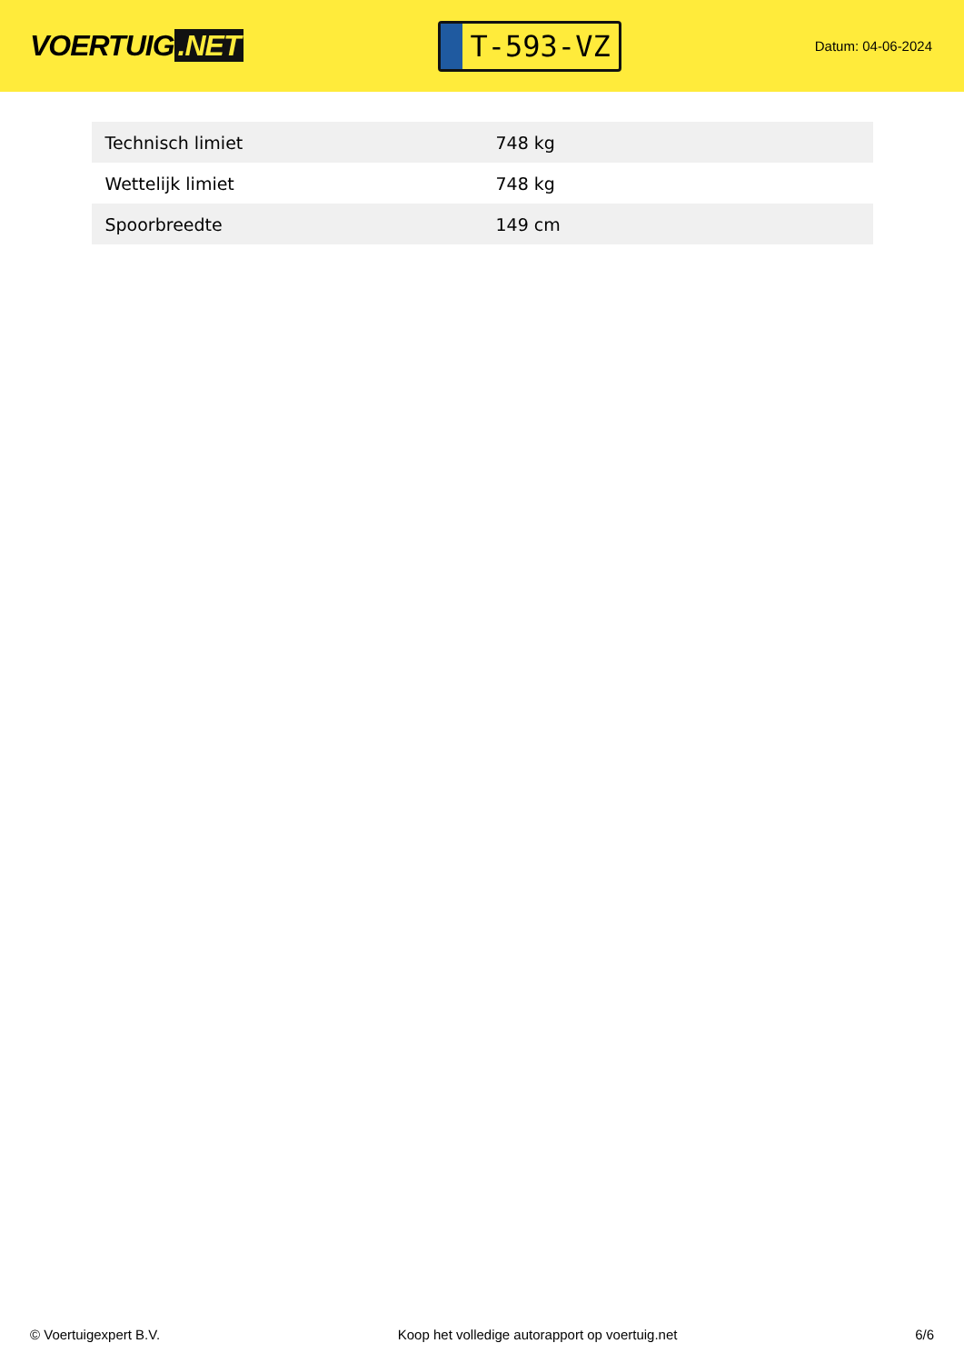VOERTUIG.NET
T-593-VZ
Datum: 04-06-2024
| Technisch limiet | 748 kg |
| Wettelijk limiet | 748 kg |
| Spoorbreedte | 149 cm |
© Voertuigexpert B.V. Koop het volledige autorapport op voertuig.net 6/6